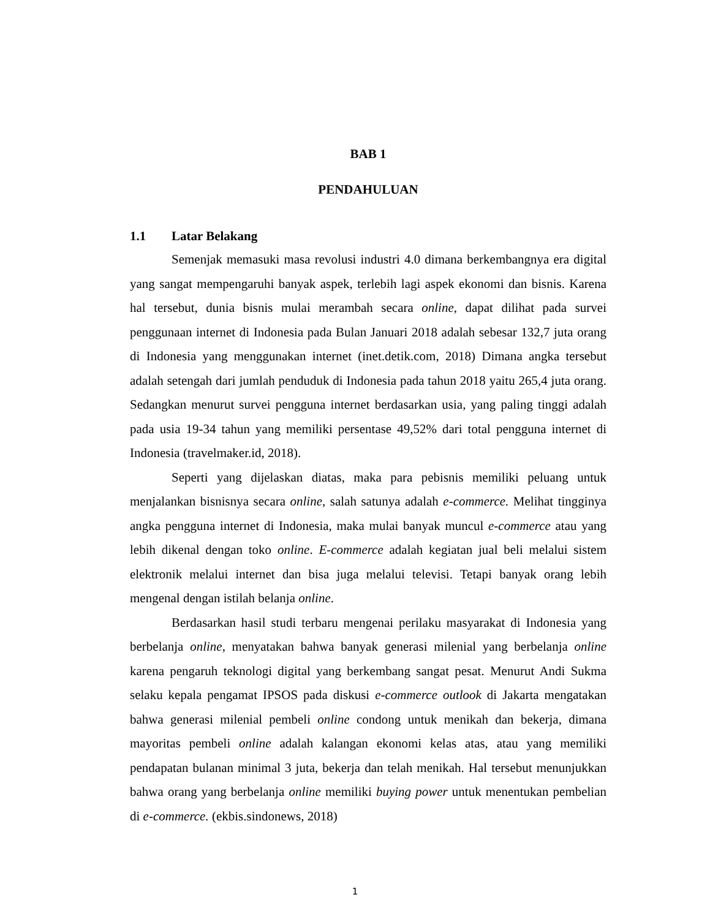BAB 1
PENDAHULUAN
1.1 Latar Belakang
Semenjak memasuki masa revolusi industri 4.0 dimana berkembangnya era digital yang sangat mempengaruhi banyak aspek, terlebih lagi aspek ekonomi dan bisnis. Karena hal tersebut, dunia bisnis mulai merambah secara online, dapat dilihat pada survei penggunaan internet di Indonesia pada Bulan Januari 2018 adalah sebesar 132,7 juta orang di Indonesia yang menggunakan internet (inet.detik.com, 2018) Dimana angka tersebut adalah setengah dari jumlah penduduk di Indonesia pada tahun 2018 yaitu 265,4 juta orang. Sedangkan menurut survei pengguna internet berdasarkan usia, yang paling tinggi adalah pada usia 19-34 tahun yang memiliki persentase 49,52% dari total pengguna internet di Indonesia (travelmaker.id, 2018).
Seperti yang dijelaskan diatas, maka para pebisnis memiliki peluang untuk menjalankan bisnisnya secara online, salah satunya adalah e-commerce. Melihat tingginya angka pengguna internet di Indonesia, maka mulai banyak muncul e-commerce atau yang lebih dikenal dengan toko online. E-commerce adalah kegiatan jual beli melalui sistem elektronik melalui internet dan bisa juga melalui televisi. Tetapi banyak orang lebih mengenal dengan istilah belanja online.
Berdasarkan hasil studi terbaru mengenai perilaku masyarakat di Indonesia yang berbelanja online, menyatakan bahwa banyak generasi milenial yang berbelanja online karena pengaruh teknologi digital yang berkembang sangat pesat. Menurut Andi Sukma selaku kepala pengamat IPSOS pada diskusi e-commerce outlook di Jakarta mengatakan bahwa generasi milenial pembeli online condong untuk menikah dan bekerja, dimana mayoritas pembeli online adalah kalangan ekonomi kelas atas, atau yang memiliki pendapatan bulanan minimal 3 juta, bekerja dan telah menikah. Hal tersebut menunjukkan bahwa orang yang berbelanja online memiliki buying power untuk menentukan pembelian di e-commerce. (ekbis.sindonews, 2018)
1